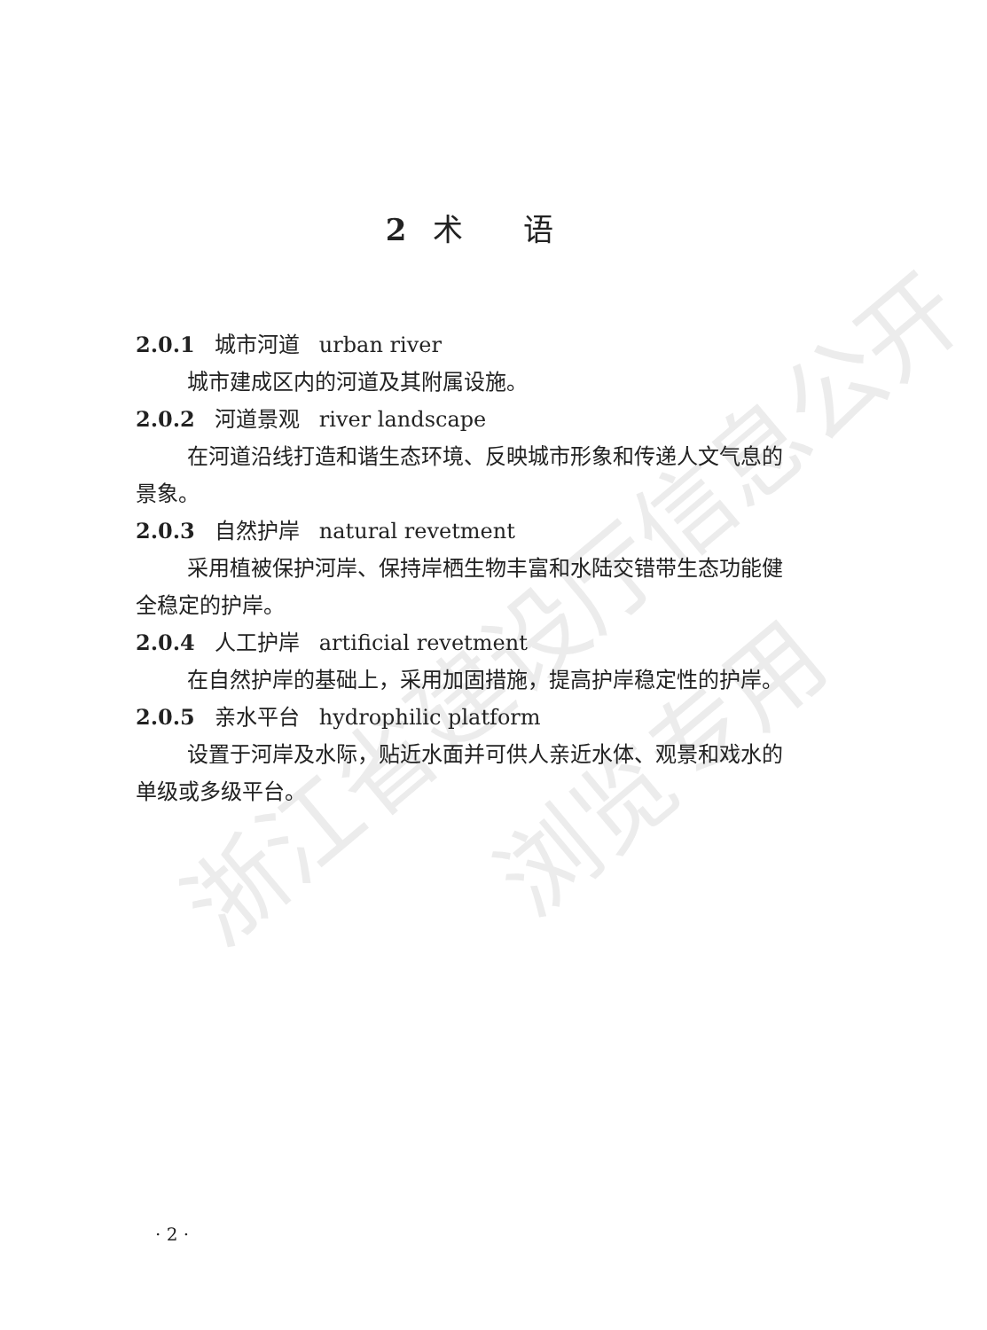浙江省建设厅信息公开
浏览专用
2 术　　语
2.0.1 城市河道 urban river
城市建成区内的河道及其附属设施。
2.0.2 河道景观 river landscape
在河道沿线打造和谐生态环境、反映城市形象和传递人文气息的景象。
2.0.3 自然护岸 natural revetment
采用植被保护河岸、保持岸栖生物丰富和水陆交错带生态功能健全稳定的护岸。
2.0.4 人工护岸 artificial revetment
在自然护岸的基础上，采用加固措施，提高护岸稳定性的护岸。
2.0.5 亲水平台 hydrophilic platform
设置于河岸及水际，贴近水面并可供人亲近水体、观景和戏水的单级或多级平台。
· 2 ·